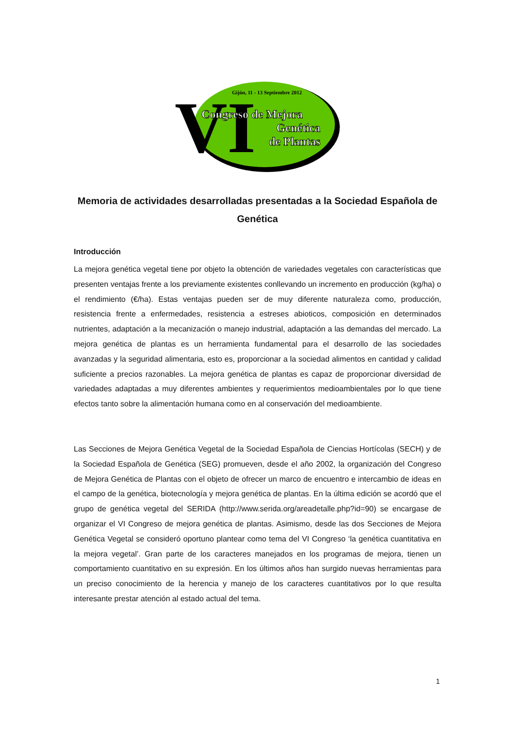Gijón, 11 - 13 Septiembre 2012
VI
Congreso de Mejora
Genética
de Plantas
Memoria de actividades desarrolladas presentadas a la Sociedad Española de Genética
Introducción
La mejora genética vegetal tiene por objeto la obtención de variedades vegetales con características que presenten ventajas frente a los previamente existentes conllevando un incremento en producción (kg/ha) o el rendimiento (€/ha). Estas ventajas pueden ser de muy diferente naturaleza como, producción, resistencia frente a enfermedades, resistencia a estreses abioticos, composición en determinados nutrientes, adaptación a la mecanización o manejo industrial, adaptación a las demandas del mercado. La mejora genética de plantas es un herramienta fundamental para el desarrollo de las sociedades avanzadas y la seguridad alimentaria, esto es, proporcionar a la sociedad alimentos en cantidad y calidad suficiente a precios razonables. La mejora genética de plantas es capaz de proporcionar diversidad de variedades adaptadas a muy diferentes ambientes y requerimientos medioambientales por lo que tiene efectos tanto sobre la alimentación humana como en al conservación del medioambiente.
Las Secciones de Mejora Genética Vegetal de la Sociedad Española de Ciencias Hortícolas (SECH) y de la Sociedad Española de Genética (SEG) promueven, desde el año 2002, la organización del Congreso de Mejora Genética de Plantas con el objeto de ofrecer un marco de encuentro e intercambio de ideas en el campo de la genética, biotecnología y mejora genética de plantas. En la última edición se acordó que el grupo de genética vegetal del SERIDA (http://www.serida.org/areadetalle.php?id=90) se encargase de organizar el VI Congreso de mejora genética de plantas. Asimismo, desde las dos Secciones de Mejora Genética Vegetal se consideró oportuno plantear como tema del VI Congreso ‘la genética cuantitativa en la mejora vegetal’. Gran parte de los caracteres manejados en los programas de mejora, tienen un comportamiento cuantitativo en su expresión. En los últimos años han surgido nuevas herramientas para un preciso conocimiento de la herencia y manejo de los caracteres cuantitativos por lo que resulta interesante prestar atención al estado actual del tema.
1